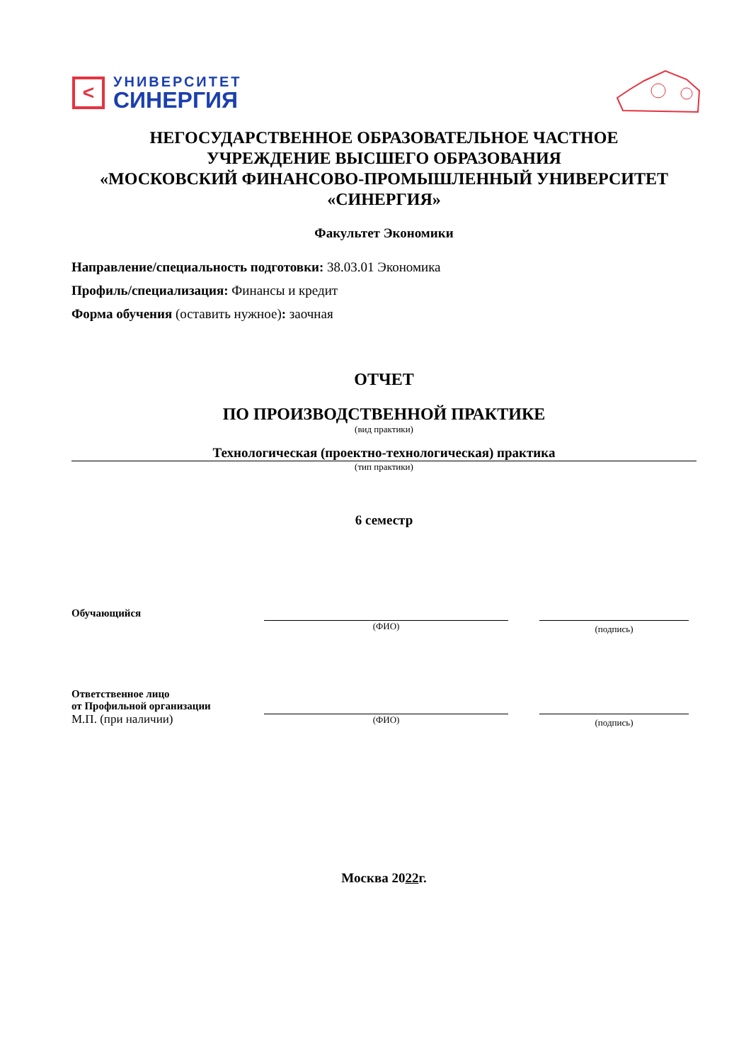<
УНИВЕРСИТЕТ
СИНЕРГИЯ
НЕГОСУДАРСТВЕННОЕ ОБРАЗОВАТЕЛЬНОЕ ЧАСТНОЕ
УЧРЕЖДЕНИЕ ВЫСШЕГО ОБРАЗОВАНИЯ
«МОСКОВСКИЙ ФИНАНСОВО-ПРОМЫШЛЕННЫЙ УНИВЕРСИТЕТ
«СИНЕРГИЯ»
Факультет Экономики
Направление/специальность подготовки: 38.03.01 Экономика
Профиль/специализация: Финансы и кредит
Форма обучения (оставить нужное): заочная
ОТЧЕТ
ПО ПРОИЗВОДСТВЕННОЙ ПРАКТИКЕ
(вид практики)
Технологическая (проектно-технологическая) практика
(тип практики)
6 семестр
Обучающийся
(ФИО)
(подпись)
Ответственное лицо
от Профильной организации
М.П. (при наличии)
(ФИО)
(подпись)
Москва 2022г.